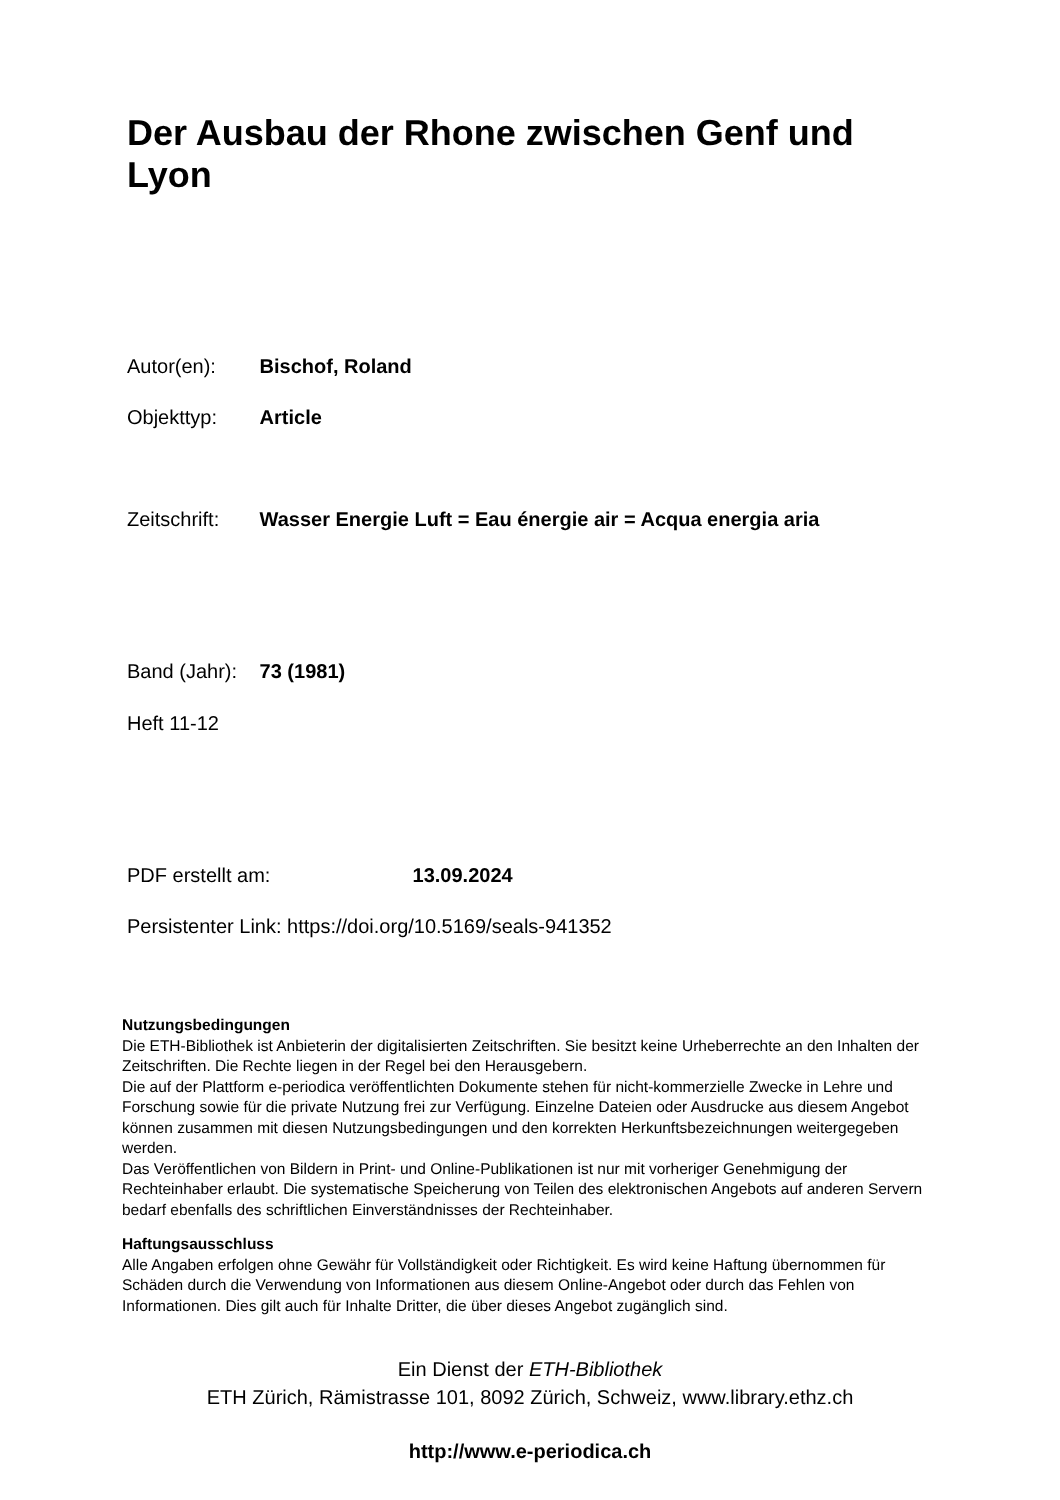Der Ausbau der Rhone zwischen Genf und Lyon
Autor(en): Bischof, Roland
Objekttyp: Article
Zeitschrift: Wasser Energie Luft = Eau énergie air = Acqua energia aria
Band (Jahr): 73 (1981)
Heft 11-12
PDF erstellt am: 13.09.2024
Persistenter Link: https://doi.org/10.5169/seals-941352
Nutzungsbedingungen
Die ETH-Bibliothek ist Anbieterin der digitalisierten Zeitschriften. Sie besitzt keine Urheberrechte an den Inhalten der Zeitschriften. Die Rechte liegen in der Regel bei den Herausgebern.
Die auf der Plattform e-periodica veröffentlichten Dokumente stehen für nicht-kommerzielle Zwecke in Lehre und Forschung sowie für die private Nutzung frei zur Verfügung. Einzelne Dateien oder Ausdrucke aus diesem Angebot können zusammen mit diesen Nutzungsbedingungen und den korrekten Herkunftsbezeichnungen weitergegeben werden.
Das Veröffentlichen von Bildern in Print- und Online-Publikationen ist nur mit vorheriger Genehmigung der Rechteinhaber erlaubt. Die systematische Speicherung von Teilen des elektronischen Angebots auf anderen Servern bedarf ebenfalls des schriftlichen Einverständnisses der Rechteinhaber.
Haftungsausschluss
Alle Angaben erfolgen ohne Gewähr für Vollständigkeit oder Richtigkeit. Es wird keine Haftung übernommen für Schäden durch die Verwendung von Informationen aus diesem Online-Angebot oder durch das Fehlen von Informationen. Dies gilt auch für Inhalte Dritter, die über dieses Angebot zugänglich sind.
Ein Dienst der ETH-Bibliothek
ETH Zürich, Rämistrasse 101, 8092 Zürich, Schweiz, www.library.ethz.ch
http://www.e-periodica.ch